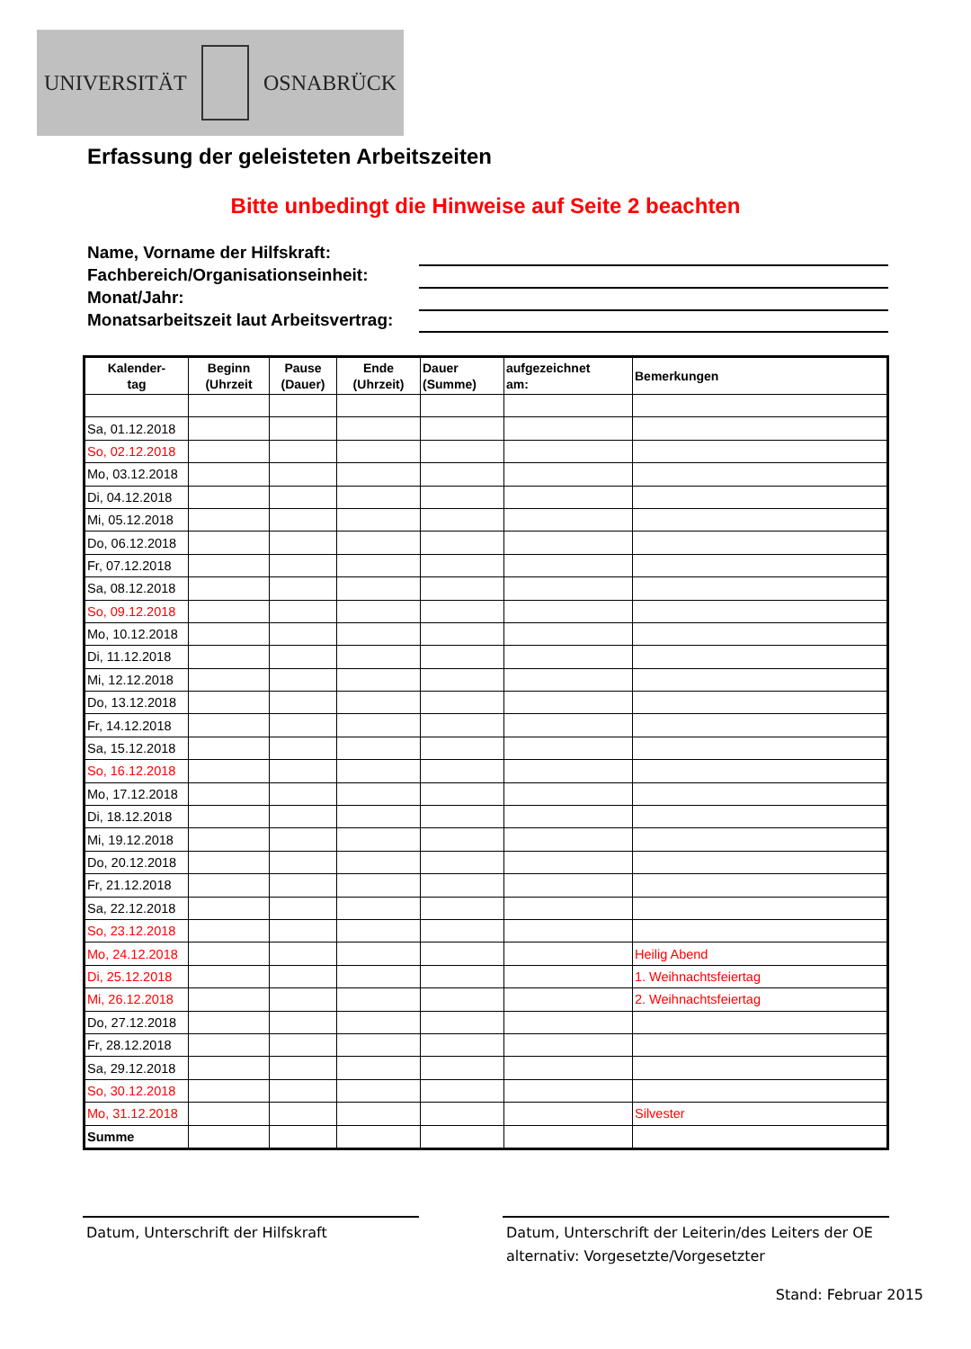UNIVERSITÄT OSNABRÜCK
Erfassung der geleisteten Arbeitszeiten
Bitte unbedingt die Hinweise auf Seite 2 beachten
Name, Vorname der Hilfskraft:
Fachbereich/Organisationseinheit:
Monat/Jahr:
Monatsarbeitszeit laut Arbeitsvertrag:
| Kalender- tag | Beginn (Uhrzeit | Pause (Dauer) | Ende (Uhrzeit) | Dauer (Summe) | aufgezeichnet am: | Bemerkungen |
| --- | --- | --- | --- | --- | --- | --- |
| Sa, 01.12.2018 | | | | | | |
| So, 02.12.2018 | | | | | | |
| Mo, 03.12.2018 | | | | | | |
| Di, 04.12.2018 | | | | | | |
| Mi, 05.12.2018 | | | | | | |
| Do, 06.12.2018 | | | | | | |
| Fr, 07.12.2018 | | | | | | |
| Sa, 08.12.2018 | | | | | | |
| So, 09.12.2018 | | | | | | |
| Mo, 10.12.2018 | | | | | | |
| Di, 11.12.2018 | | | | | | |
| Mi, 12.12.2018 | | | | | | |
| Do, 13.12.2018 | | | | | | |
| Fr, 14.12.2018 | | | | | | |
| Sa, 15.12.2018 | | | | | | |
| So, 16.12.2018 | | | | | | |
| Mo, 17.12.2018 | | | | | | |
| Di, 18.12.2018 | | | | | | |
| Mi, 19.12.2018 | | | | | | |
| Do, 20.12.2018 | | | | | | |
| Fr, 21.12.2018 | | | | | | |
| Sa, 22.12.2018 | | | | | | |
| So, 23.12.2018 | | | | | | |
| Mo, 24.12.2018 | | | | | | Heilig Abend |
| Di, 25.12.2018 | | | | | | 1. Weihnachtsfeiertag |
| Mi, 26.12.2018 | | | | | | 2. Weihnachtsfeiertag |
| Do, 27.12.2018 | | | | | | |
| Fr, 28.12.2018 | | | | | | |
| Sa, 29.12.2018 | | | | | | |
| So, 30.12.2018 | | | | | | |
| Mo, 31.12.2018 | | | | | | Silvester |
| Summe | | | | | | |
Datum, Unterschrift der Hilfskraft
Datum, Unterschrift der Leiterin/des Leiters der OE
alternativ: Vorgesetzte/Vorgesetzter
Stand: Februar 2015